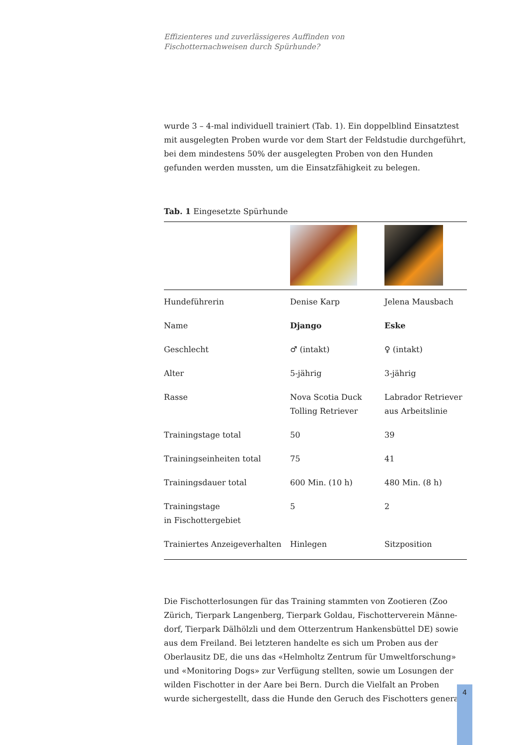Effizienteres und zuverlässigeres Auffinden von
Fischotternachweisen durch Spürhunde?
wurde 3 – 4-mal individuell trainiert (Tab. 1). Ein doppelblind Einsatz­test mit ausgelegten Proben wurde vor dem Start der Feldstudie durch­geführt, bei dem mindestens 50% der ausgelegten Proben von den Hun­den gefunden werden mussten, um die Einsatzfähigkeit zu belegen.
Tab. 1 Eingesetzte Spürhunde
| Hundeführerin | Denise Karp | Jelena Mausbach |
| Name | Django | Eske |
| Geschlecht | ♂ (intakt) | ♀ (intakt) |
| Alter | 5-jährig | 3-jährig |
| Rasse | Nova Scotia Duck Tolling Retriever | Labrador Retriever aus Arbeitslinie |
| Trainingstage total | 50 | 39 |
| Trainingseinheiten total | 75 | 41 |
| Trainingsdauer total | 600 Min. (10 h) | 480 Min. (8 h) |
| Trainingstage in Fischottergebiet | 5 | 2 |
| Trainiertes Anzeigeverhalten | Hinlegen | Sitzposition |
Die Fischotterlosungen für das Training stammten von Zootieren (Zoo Zürich, Tierpark Langenberg, Tierpark Goldau, Fischotterverein Männe­dorf, Tierpark Dälhölzli und dem Otterzentrum Hankensbüttel DE) so­wie aus dem Freiland. Bei letzteren handelte es sich um Proben aus der Oberlausitz DE, die uns das «Helmholtz Zentrum für Umweltforschung» und «Monitoring Dogs» zur Verfügung stellten, sowie um Losungen der wilden Fischotter in der Aare bei Bern. Durch die Vielfalt an Proben wurde sichergestellt, dass die Hunde den Geruch des Fischotters genera-
4